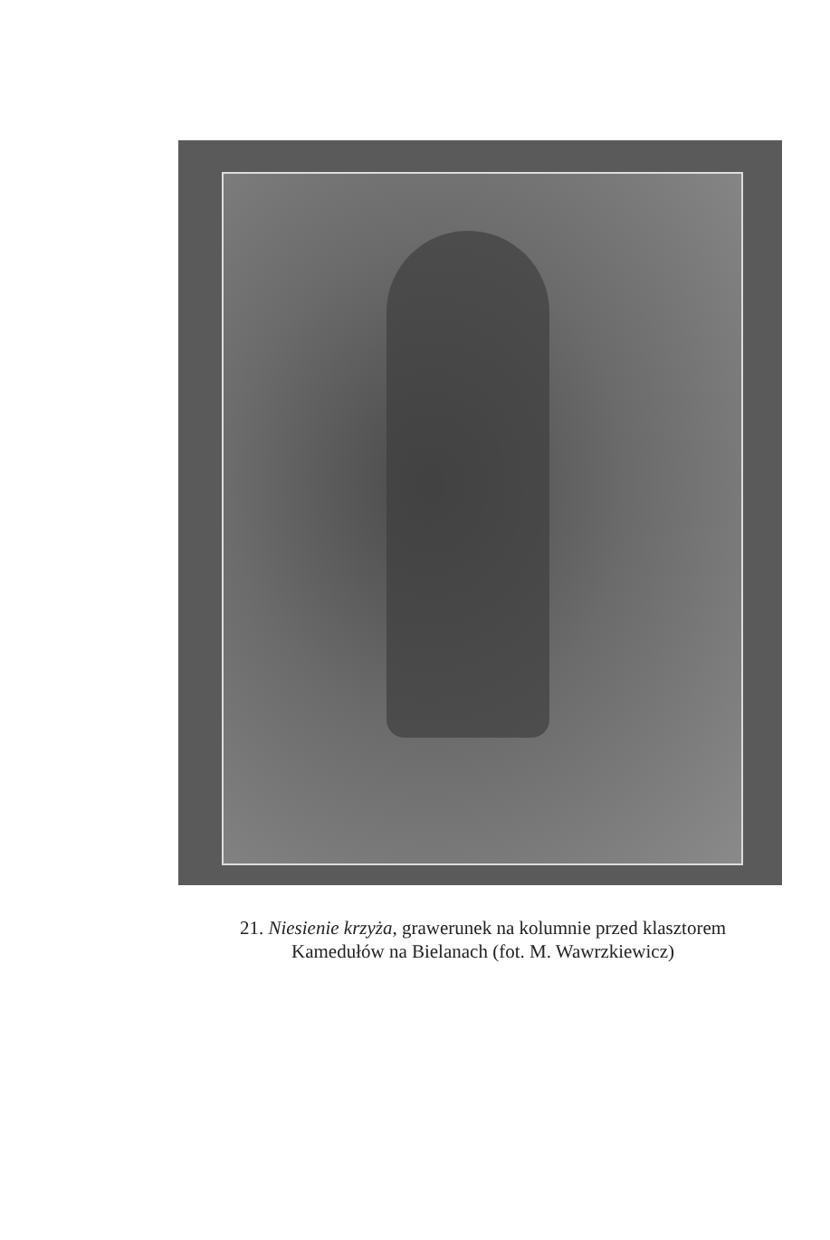21. Niesienie krzyża, grawerunek na kolumnie przed klasztorem
Kamedułów na Bielanach (fot. M. Wawrzkiewicz)